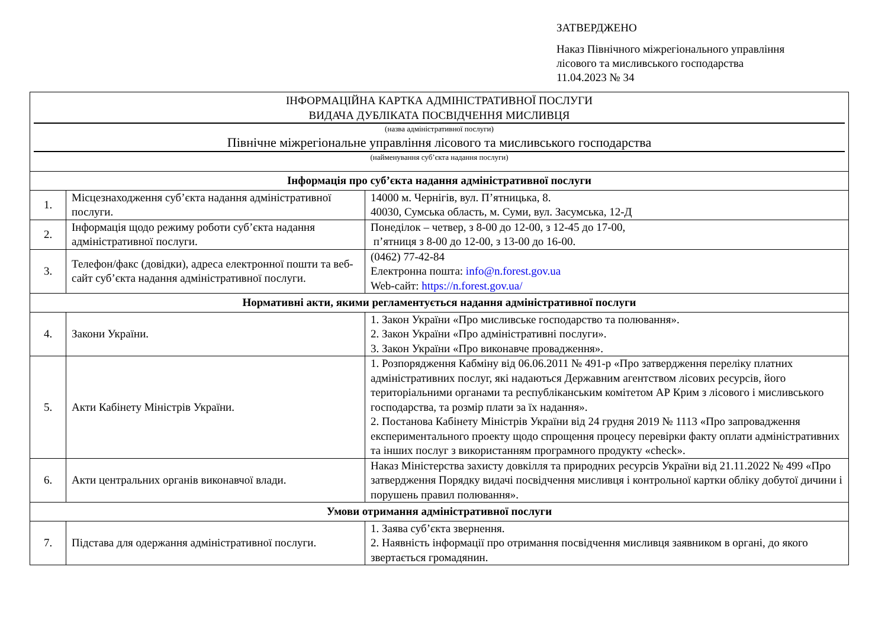ЗАТВЕРДЖЕНО
Наказ Північного міжрегіонального управління
лісового та мисливського господарства
11.04.2023 № 34
| ІНФОРМАЦІЙНА КАРТКА АДМІНІСТРАТИВНОЇ ПОСЛУГИ ВИДАЧА ДУБЛІКАТА ПОСВІДЧЕННЯ МИСЛИВЦЯ (назва адміністративної послуги) Північне міжрегіональне управління лісового та мисливського господарства (найменування суб’єкта надання послуги) | | |
| Інформація про суб’єкта надання адміністративної послуги | | |
| 1. | Місцезнаходження суб’єкта надання адміністративної послуги. | 14000 м. Чернігів, вул. П’ятницька, 8. 40030, Сумська область, м. Суми, вул. Засумська, 12-Д |
| 2. | Інформація щодо режиму роботи суб’єкта надання адміністративної послуги. | Понеділок – четвер, з 8-00 до 12-00, з 12-45 до 17-00, п’ятниця з 8-00 до 12-00, з 13-00 до 16-00. |
| 3. | Телефон/факс (довідки), адреса електронної пошти та веб-сайт суб’єкта надання адміністративної послуги. | (0462) 77-42-84 Електронна пошта: info@n.forest.gov.ua Web-сайт: https://n.forest.gov.ua/ |
| Нормативні акти, якими регламентується надання адміністративної послуги | | |
| 4. | Закони України. | 1. Закон України «Про мисливське господарство та полювання». 2. Закон України «Про адміністративні послуги». 3. Закон України «Про виконавче провадження». |
| 5. | Акти Кабінету Міністрів України. | 1. Розпорядження Кабміну від 06.06.2011 № 491-р «Про затвердження переліку платних адміністративних послуг, які надаються Державним агентством лісових ресурсів, його територіальними органами та республіканським комітетом АР Крим з лісового і мисливського господарства, та розмір плати за їх надання». 2. Постанова Кабінету Міністрів України від 24 грудня 2019 № 1113 «Про запровадження експериментального проекту щодо спрощення процесу перевірки факту оплати адміністративних та інших послуг з використанням програмного продукту «check». |
| 6. | Акти центральних органів виконавчої влади. | Наказ Міністерства захисту довкілля та природних ресурсів України від 21.11.2022 № 499 «Про затвердження Порядку видачі посвідчення мисливця і контрольної картки обліку добутої дичини і порушень правил полювання». |
| Умови отримання адміністративної послуги | | |
| 7. | Підстава для одержання адміністративної послуги. | 1. Заява суб’єкта звернення. 2. Наявність інформації про отримання посвідчення мисливця заявником в органі, до якого звертається громадянин. |